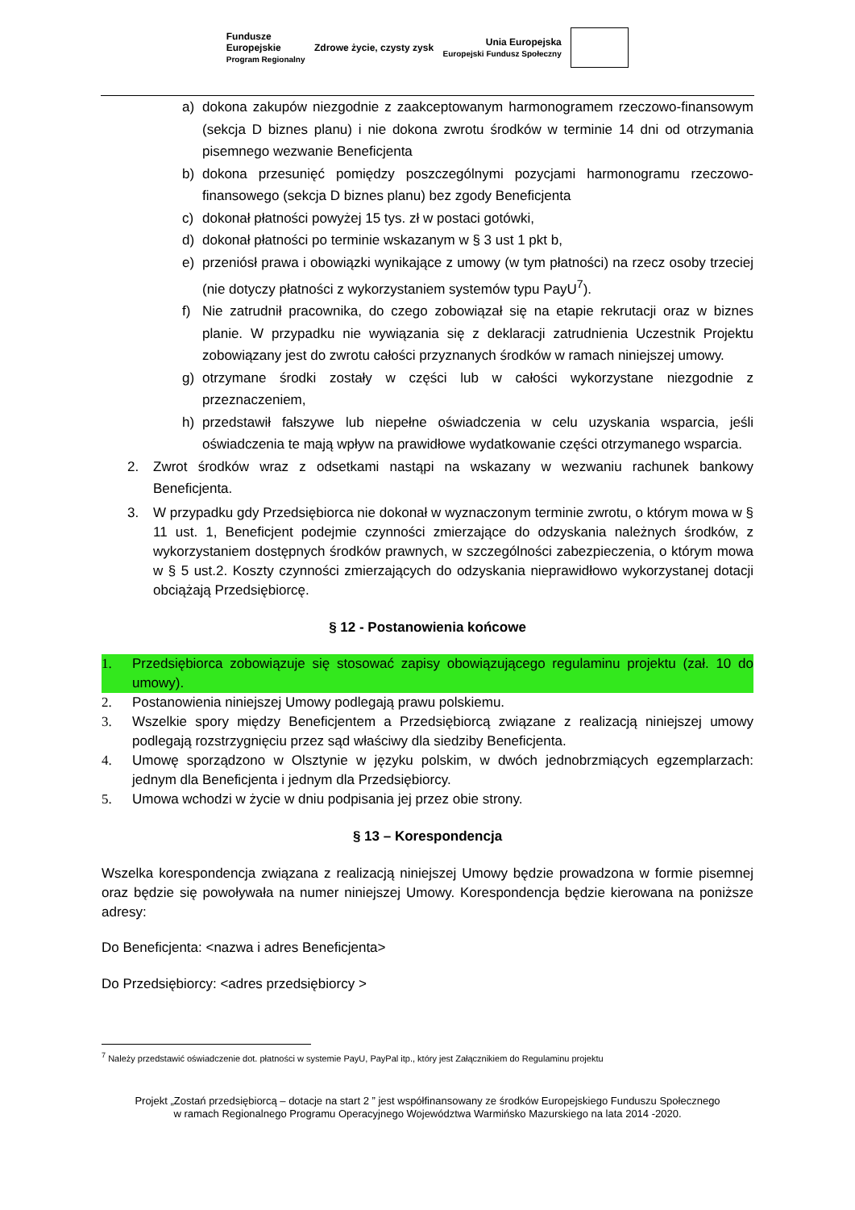Fundusze
Europejskie
Program Regionalny
Zdrowe życie, czysty zysk
Unia Europejska
Europejski Fundusz Społeczny
a) dokona zakupów niezgodnie z zaakceptowanym harmonogramem rzeczowo-finansowym (sekcja D biznes planu) i nie dokona zwrotu środków w terminie 14 dni od otrzymania pisemnego wezwanie Beneficjenta
b) dokona przesunięć pomiędzy poszczególnymi pozycjami harmonogramu rzeczowo-finansowego (sekcja D biznes planu) bez zgody Beneficjenta
c) dokonał płatności powyżej 15 tys. zł w postaci gotówki,
d) dokonał płatności po terminie wskazanym w § 3 ust 1 pkt b,
e) przeniósł prawa i obowiązki wynikające z umowy (w tym płatności) na rzecz osoby trzeciej (nie dotyczy płatności z wykorzystaniem systemów typu PayU<sup>7</sup>).
f) Nie zatrudnił pracownika, do czego zobowiązał się na etapie rekrutacji oraz w biznes planie. W przypadku nie wywiązania się z deklaracji zatrudnienia Uczestnik Projektu zobowiązany jest do zwrotu całości przyznanych środków w ramach niniejszej umowy.
g) otrzymane środki zostały w części lub w całości wykorzystane niezgodnie z przeznaczeniem,
h) przedstawił fałszywe lub niepełne oświadczenia w celu uzyskania wsparcia, jeśli oświadczenia te mają wpływ na prawidłowe wydatkowanie części otrzymanego wsparcia.
2. Zwrot środków wraz z odsetkami nastąpi na wskazany w wezwaniu rachunek bankowy Beneficjenta.
3. W przypadku gdy Przedsiębiorca nie dokonał w wyznaczonym terminie zwrotu, o którym mowa w § 11 ust. 1, Beneficjent podejmie czynności zmierzające do odzyskania należnych środków, z wykorzystaniem dostępnych środków prawnych, w szczególności zabezpieczenia, o którym mowa w § 5 ust.2. Koszty czynności zmierzających do odzyskania nieprawidłowo wykorzystanej dotacji obciążają Przedsiębiorcę.
§ 12 - Postanowienia końcowe
1. Przedsiębiorca zobowiązuje się stosować zapisy obowiązującego regulaminu projektu (zał. 10 do umowy).
2. Postanowienia niniejszej Umowy podlegają prawu polskiemu.
3. Wszelkie spory między Beneficjentem a Przedsiębiorcą związane z realizacją niniejszej umowy podlegają rozstrzygnięciu przez sąd właściwy dla siedziby Beneficjenta.
4. Umowę sporządzono w Olsztynie w języku polskim, w dwóch jednobrzmiących egzemplarzach: jednym dla Beneficjenta i jednym dla Przedsiębiorcy.
5. Umowa wchodzi w życie w dniu podpisania jej przez obie strony.
§ 13 – Korespondencja
Wszelka korespondencja związana z realizacją niniejszej Umowy będzie prowadzona w formie pisemnej oraz będzie się powoływała na numer niniejszej Umowy. Korespondencja będzie kierowana na poniższe adresy:
Do Beneficjenta: <nazwa i adres Beneficjenta>
Do Przedsiębiorcy: <adres przedsiębiorcy >
<sup>7</sup> Należy przedstawić oświadczenie dot. płatności w systemie PayU, PayPal itp., który jest Załącznikiem do Regulaminu projektu
Projekt „Zostań przedsiębiorcą – dotacje na start 2 ” jest współfinansowany ze środków Europejskiego Funduszu Społecznego
w ramach Regionalnego Programu Operacyjnego Województwa Warmińsko Mazurskiego na lata 2014 -2020.